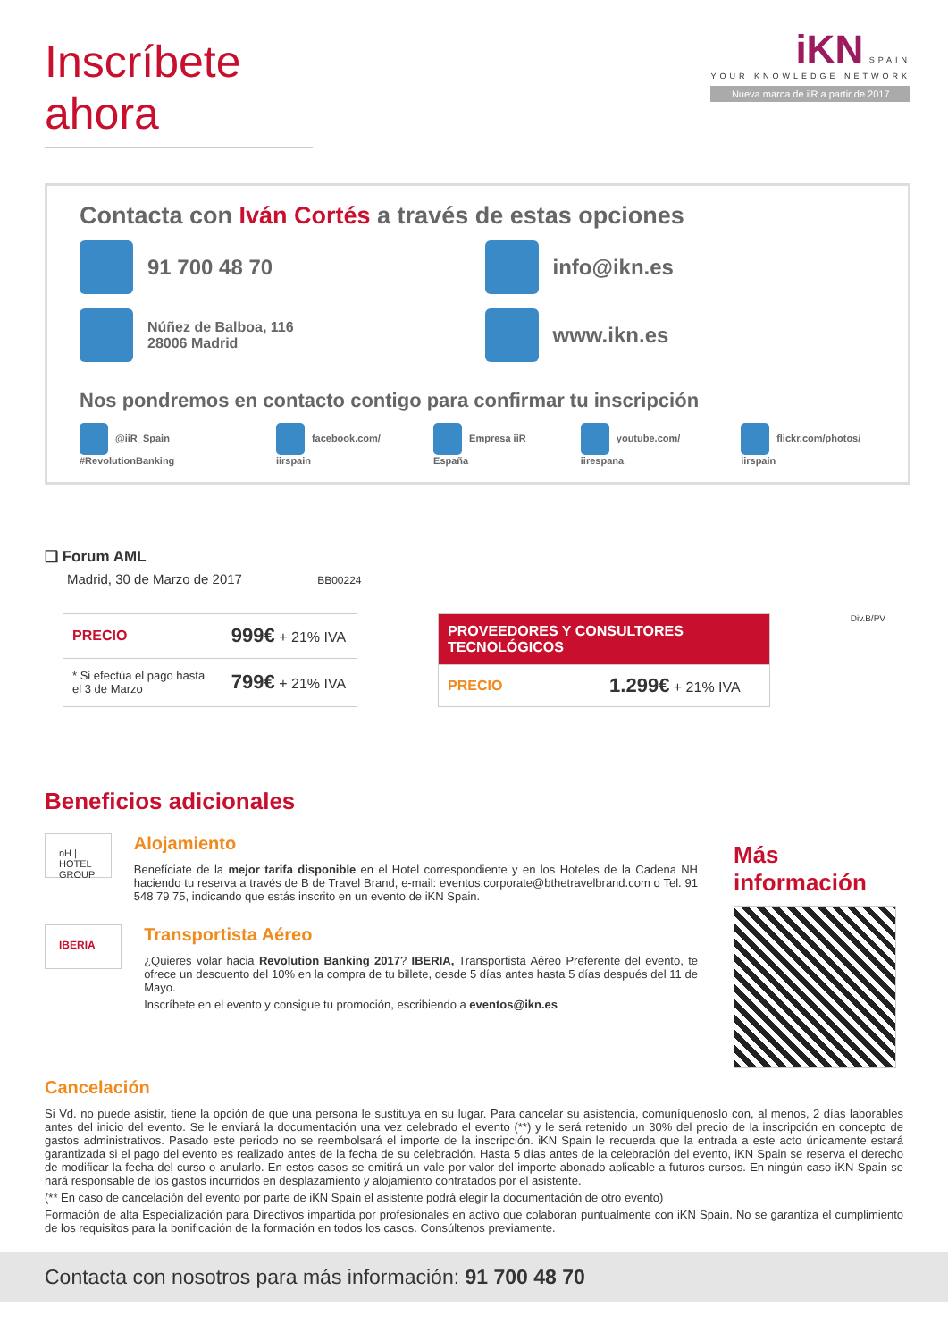Inscríbete ahora
iKN SPAIN
YOUR KNOWLEDGE NETWORK
Nueva marca de iiR a partir de 2017
Contacta con Iván Cortés a través de estas opciones
91 700 48 70
info@ikn.es
Núñez de Balboa, 116
28006 Madrid
www.ikn.es
Nos pondremos en contacto contigo para confirmar tu inscripción
@iiR_Spain #RevolutionBanking facebook.com/ iirspain Empresa iiR España youtube.com/ iirespana flickr.com/photos/ iirspain
❑ Forum AML
Madrid, 30 de Marzo de 2017 BB00224
| PRECIO | 999€ + 21% IVA |
| * Si efectúa el pago hasta el 3 de Marzo | 799€ + 21% IVA |
| PROVEEDORES Y CONSULTORES TECNOLÓGICOS | |
| PRECIO | 1.299€ + 21% IVA |
Div.B/PV
Beneficios adicionales
nH | HOTEL GROUP
Alojamiento
Benefíciate de la mejor tarifa disponible en el Hotel correspondiente y en los Hoteles de la Cadena NH haciendo tu reserva a través de B de Travel Brand, e-mail: eventos.corporate@bthetravelbrand.com o Tel. 91 548 79 75, indicando que estás inscrito en un evento de iKN Spain.
IBERIA
Transportista Aéreo
¿Quieres volar hacia Revolution Banking 2017? IBERIA, Transportista Aéreo Preferente del evento, te ofrece un descuento del 10% en la compra de tu billete, desde 5 días antes hasta 5 días después del 11 de Mayo.
Inscríbete en el evento y consigue tu promoción, escribiendo a eventos@ikn.es
Más información
Cancelación
Si Vd. no puede asistir, tiene la opción de que una persona le sustituya en su lugar. Para cancelar su asistencia, comuníquenoslo con, al menos, 2 días laborables antes del inicio del evento. Se le enviará la documentación una vez celebrado el evento (**) y le será retenido un 30% del precio de la inscripción en concepto de gastos administrativos. Pasado este periodo no se reembolsará el importe de la inscripción. iKN Spain le recuerda que la entrada a este acto únicamente estará garantizada si el pago del evento es realizado antes de la fecha de su celebración. Hasta 5 días antes de la celebración del evento, iKN Spain se reserva el derecho de modificar la fecha del curso o anularlo. En estos casos se emitirá un vale por valor del importe abonado aplicable a futuros cursos. En ningún caso iKN Spain se hará responsable de los gastos incurridos en desplazamiento y alojamiento contratados por el asistente.
(** En caso de cancelación del evento por parte de iKN Spain el asistente podrá elegir la documentación de otro evento)
Formación de alta Especialización para Directivos impartida por profesionales en activo que colaboran puntualmente con iKN Spain. No se garantiza el cumplimiento de los requisitos para la bonificación de la formación en todos los casos. Consúltenos previamente.
Contacta con nosotros para más información: 91 700 48 70